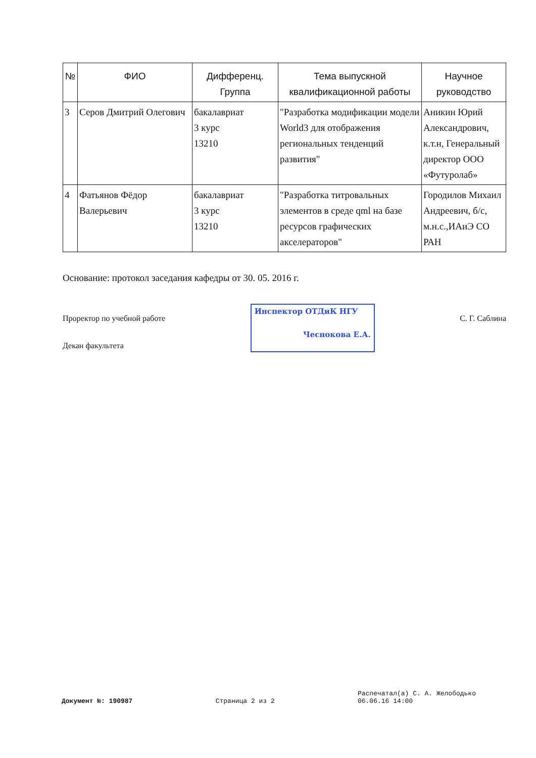| № | ФИО | Дифференц. Группа | Тема выпускной квалификационной работы | Научное руководство |
| --- | --- | --- | --- | --- |
| 3 | Серов Дмитрий Олегович | бакалавриат 3 курс 13210 | "Разработка модификации модели World3 для отображения региональных тенденций развития" | Аникин Юрий Александрович, к.т.н, Генеральный директор ООО «Футуролаб» |
| 4 | Фатьянов Фёдор Валерьевич | бакалавриат 3 курс 13210 | "Разработка титровальных элементов в среде qml на базе ресурсов графических акселераторов" | Городилов Михаил Андреевич, б/с, м.н.с.,ИАиЭ СО РАН |
Основание: протокол заседания кафедры от 30. 05. 2016 г.
Проректор по учебной работе
Декан факультета
Инспектор ОТДиК НГУ
Чеснокова Е.А.
С. Г. Саблина
Документ №: 190987
Страница 2 из 2
Распечатал(а) С. А. Желободько
06.06.16 14:00